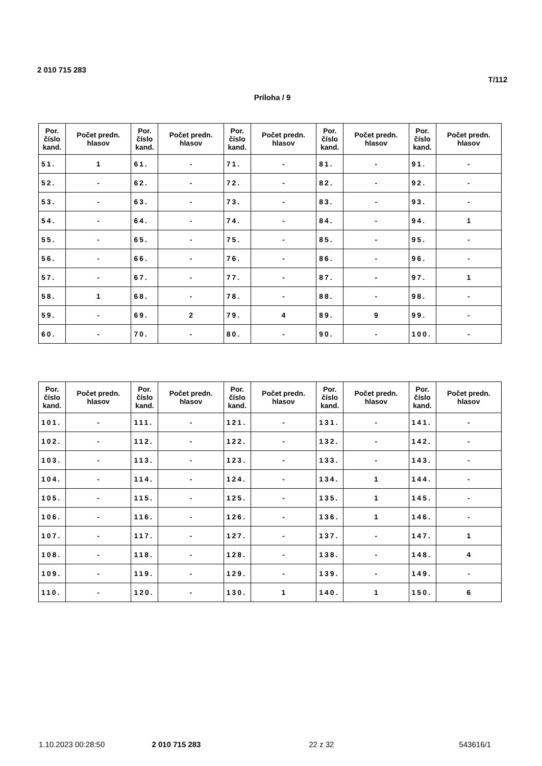2 010 715 283
T/112
Príloha / 9
| Por. číslo kand. | Počet predn. hlasov | Por. číslo kand. | Počet predn. hlasov | Por. číslo kand. | Počet predn. hlasov | Por. číslo kand. | Počet predn. hlasov | Por. číslo kand. | Počet predn. hlasov |
| --- | --- | --- | --- | --- | --- | --- | --- | --- | --- |
| 51. | 1 | 61. | - | 71. | - | 81. | - | 91. | - |
| 52. | - | 62. | - | 72. | - | 82. | - | 92. | - |
| 53. | - | 63. | - | 73. | - | 83. | - | 93. | - |
| 54. | - | 64. | - | 74. | - | 84. | - | 94. | 1 |
| 55. | - | 65. | - | 75. | - | 85. | - | 95. | - |
| 56. | - | 66. | - | 76. | - | 86. | - | 96. | - |
| 57. | - | 67. | - | 77. | - | 87. | - | 97. | 1 |
| 58. | 1 | 68. | - | 78. | - | 88. | - | 98. | - |
| 59. | - | 69. | 2 | 79. | 4 | 89. | 9 | 99. | - |
| 60. | - | 70. | - | 80. | - | 90. | - | 100. | - |
| Por. číslo kand. | Počet predn. hlasov | Por. číslo kand. | Počet predn. hlasov | Por. číslo kand. | Počet predn. hlasov | Por. číslo kand. | Počet predn. hlasov | Por. číslo kand. | Počet predn. hlasov |
| --- | --- | --- | --- | --- | --- | --- | --- | --- | --- |
| 101. | - | 111. | - | 121. | - | 131. | - | 141. | - |
| 102. | - | 112. | - | 122. | - | 132. | - | 142. | - |
| 103. | - | 113. | - | 123. | - | 133. | - | 143. | - |
| 104. | - | 114. | - | 124. | - | 134. | 1 | 144. | - |
| 105. | - | 115. | - | 125. | - | 135. | 1 | 145. | - |
| 106. | - | 116. | - | 126. | - | 136. | 1 | 146. | - |
| 107. | - | 117. | - | 127. | - | 137. | - | 147. | 1 |
| 108. | - | 118. | - | 128. | - | 138. | - | 148. | 4 |
| 109. | - | 119. | - | 129. | - | 139. | - | 149. | - |
| 110. | - | 120. | - | 130. | 1 | 140. | 1 | 150. | 6 |
1.10.2023 00:28:50 2 010 715 283 22 z 32 543616/1